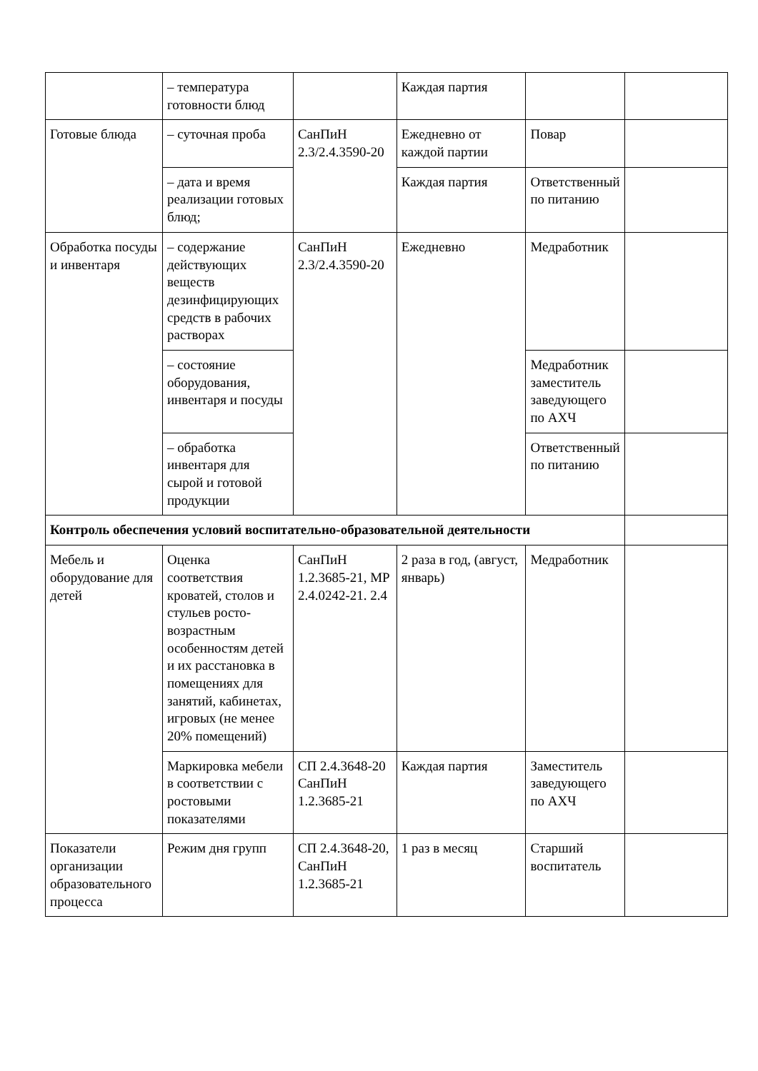| | – температура готовности блюд | | Каждая партия | | |
| Готовые блюда | – суточная проба | СанПиН 2.3/2.4.3590-20 | Ежедневно от каждой партии | Повар | |
| | – дата и время реализации готовых блюд; | | Каждая партия | Ответственный по питанию | |
| Обработка посуды и инвентаря | – содержание действующих веществ дезинфицирующих средств в рабочих растворах | СанПиН 2.3/2.4.3590-20 | Ежедневно | Медработник | |
| | – состояние оборудования, инвентаря и посуды | | | Медработник заместитель заведующего по АХЧ | |
| | – обработка инвентаря для сырой и готовой продукции | | | Ответственный по питанию | |
| Контроль обеспечения условий воспитательно-образовательной деятельности | | | | | |
| Мебель и оборудование для детей | Оценка соответствия кроватей, столов и стульев росто-возрастным особенностям детей и их расстановка в помещениях для занятий, кабинетах, игровых (не менее 20% помещений) | СанПиН 1.2.3685-21, МР 2.4.0242-21. 2.4 | 2 раза в год, (август, январь) | Медработник | |
| | Маркировка мебели в соответствии с ростовыми показателями | СП 2.4.3648-20 СанПиН 1.2.3685-21 | Каждая партия | Заместитель заведующего по АХЧ | |
| Показатели организации образовательного процесса | Режим дня групп | СП 2.4.3648-20, СанПиН 1.2.3685-21 | 1 раз в месяц | Старший воспитатель | |